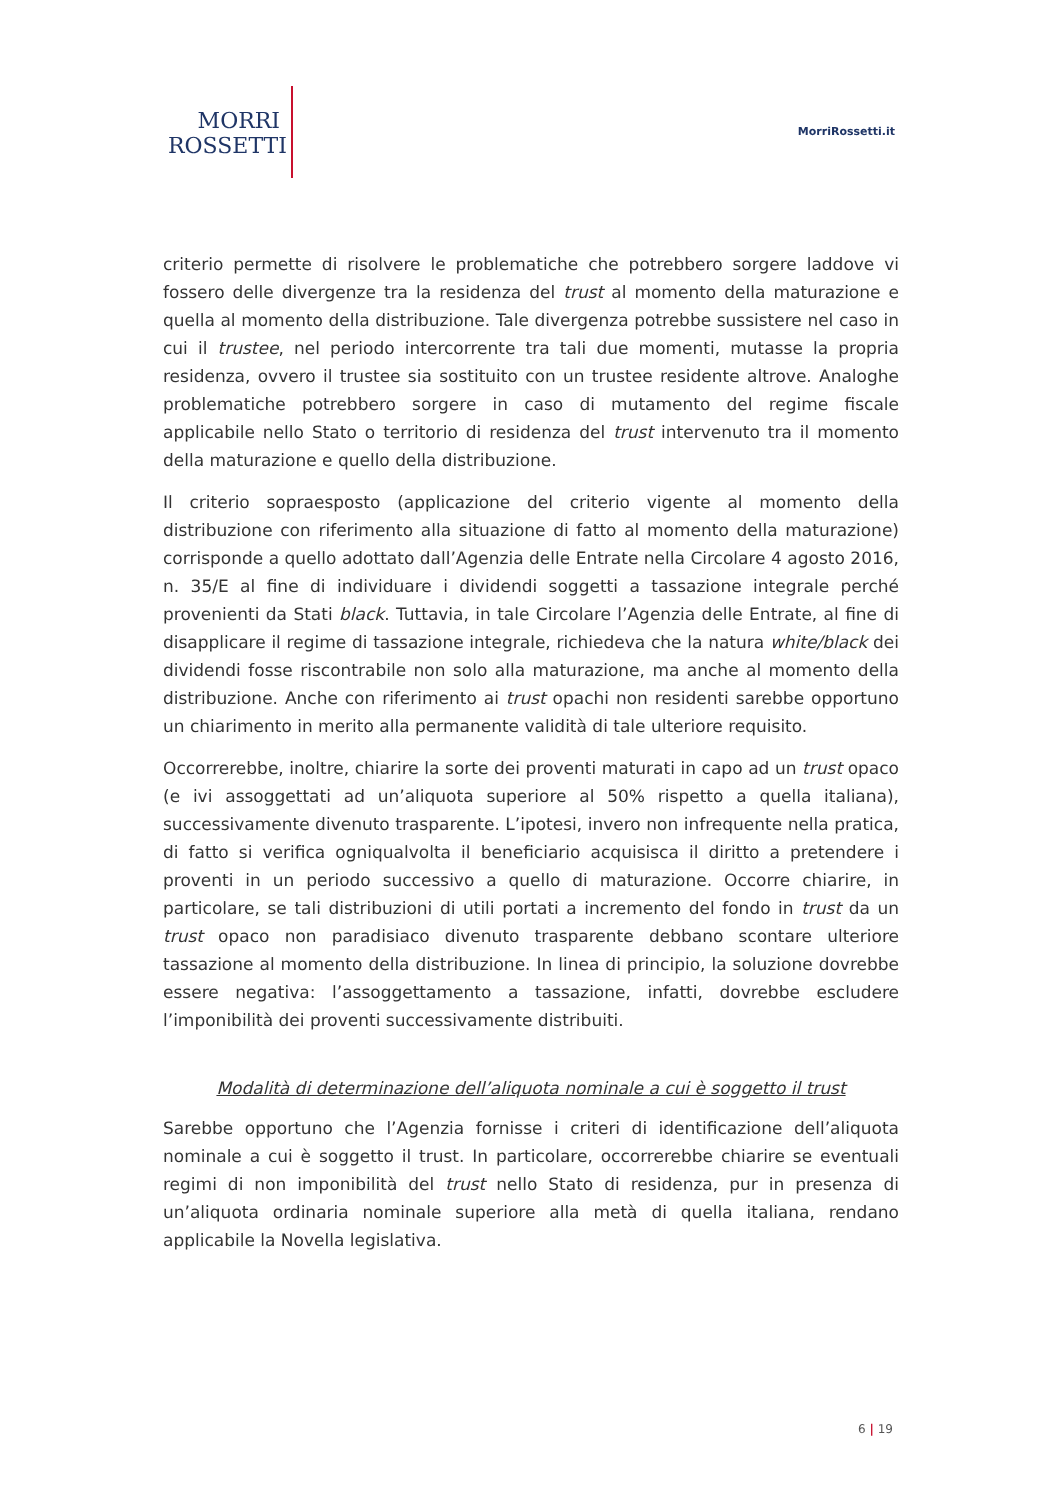MORRI
ROSSETTI
MorriRossetti.it
criterio permette di risolvere le problematiche che potrebbero sorgere laddove vi fossero delle divergenze tra la residenza del trust al momento della maturazione e quella al momento della distribuzione. Tale divergenza potrebbe sussistere nel caso in cui il trustee, nel periodo intercorrente tra tali due momenti, mutasse la propria residenza, ovvero il trustee sia sostituito con un trustee residente altrove. Analoghe problematiche potrebbero sorgere in caso di mutamento del regime fiscale applicabile nello Stato o territorio di residenza del trust intervenuto tra il momento della maturazione e quello della distribuzione.
Il criterio sopraesposto (applicazione del criterio vigente al momento della distribuzione con riferimento alla situazione di fatto al momento della maturazione) corrisponde a quello adottato dall’Agenzia delle Entrate nella Circolare 4 agosto 2016, n. 35/E al fine di individuare i dividendi soggetti a tassazione integrale perché provenienti da Stati black. Tuttavia, in tale Circolare l’Agenzia delle Entrate, al fine di disapplicare il regime di tassazione integrale, richiedeva che la natura white/black dei dividendi fosse riscontrabile non solo alla maturazione, ma anche al momento della distribuzione. Anche con riferimento ai trust opachi non residenti sarebbe opportuno un chiarimento in merito alla permanente validità di tale ulteriore requisito.
Occorrerebbe, inoltre, chiarire la sorte dei proventi maturati in capo ad un trust opaco (e ivi assoggettati ad un’aliquota superiore al 50% rispetto a quella italiana), successivamente divenuto trasparente. L’ipotesi, invero non infrequente nella pratica, di fatto si verifica ogniqualvolta il beneficiario acquisisca il diritto a pretendere i proventi in un periodo successivo a quello di maturazione. Occorre chiarire, in particolare, se tali distribuzioni di utili portati a incremento del fondo in trust da un trust opaco non paradisiaco divenuto trasparente debbano scontare ulteriore tassazione al momento della distribuzione. In linea di principio, la soluzione dovrebbe essere negativa: l’assoggettamento a tassazione, infatti, dovrebbe escludere l’imponibilità dei proventi successivamente distribuiti.
Modalità di determinazione dell’aliquota nominale a cui è soggetto il trust
Sarebbe opportuno che l’Agenzia fornisse i criteri di identificazione dell’aliquota nominale a cui è soggetto il trust. In particolare, occorrerebbe chiarire se eventuali regimi di non imponibilità del trust nello Stato di residenza, pur in presenza di un’aliquota ordinaria nominale superiore alla metà di quella italiana, rendano applicabile la Novella legislativa.
6 | 19